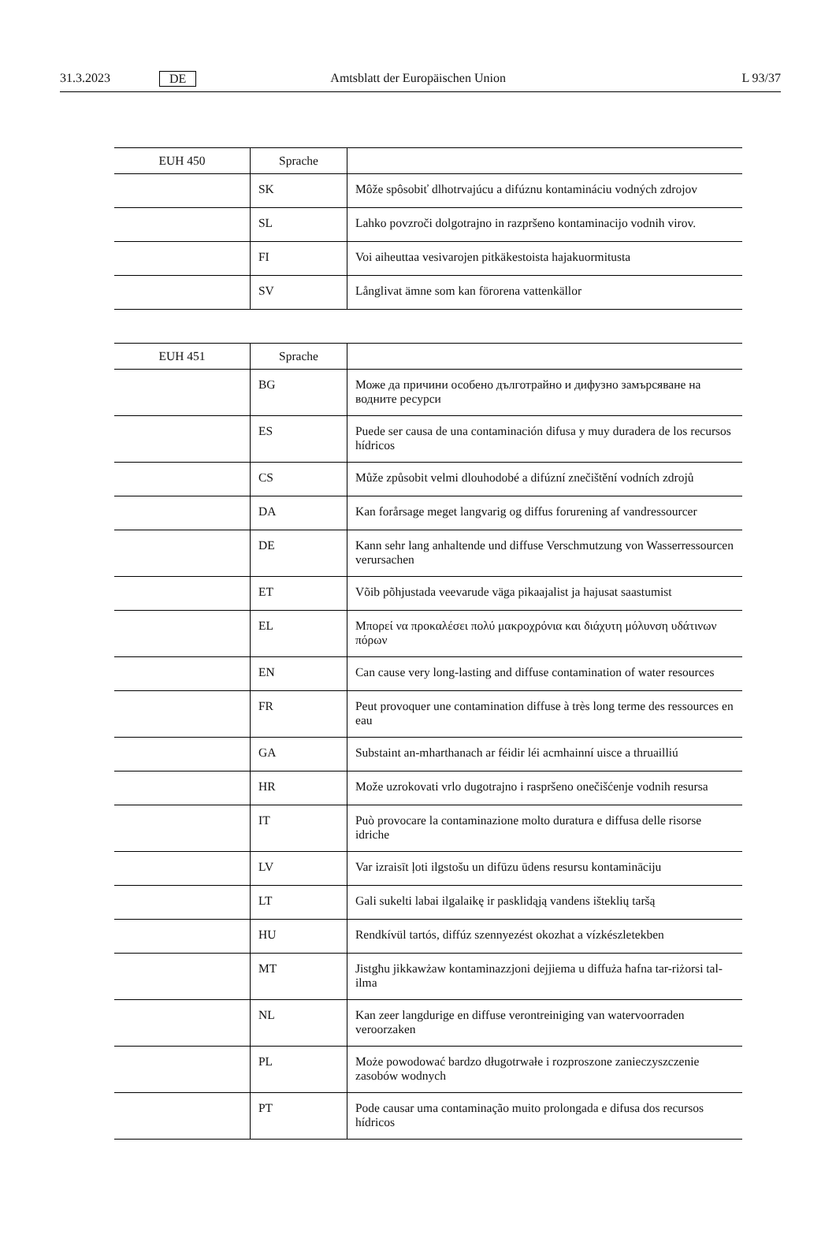31.3.2023 DE Amtsblatt der Europäischen Union L 93/37
| EUH 450 | Sprache | |
| --- | --- | --- |
| | SK | Môže spôsobiť dlhotrvajúcu a difúznu kontamináciu vodných zdrojov |
| | SL | Lahko povzroči dolgotrajno in razpršeno kontaminacijo vodnih virov. |
| | FI | Voi aiheuttaa vesivarojen pitkäkestoista hajakuormitusta |
| | SV | Långlivat ämne som kan förorena vattenkällor |
| EUH 451 | Sprache | |
| --- | --- | --- |
| | BG | Може да причини особено дълготрайно и дифузно замърсяване на водните ресурси |
| | ES | Puede ser causa de una contaminación difusa y muy duradera de los recursos hídricos |
| | CS | Může způsobit velmi dlouhodobé a difúzní znečištění vodních zdrojů |
| | DA | Kan forårsage meget langvarig og diffus forurening af vandressourcer |
| | DE | Kann sehr lang anhaltende und diffuse Verschmutzung von Wasserressourcen verursachen |
| | ET | Võib põhjustada veevarude väga pikaajalist ja hajusat saastumist |
| | EL | Μπορεί να προκαλέσει πολύ μακροχρόνια και διάχυτη μόλυνση υδάτινων πόρων |
| | EN | Can cause very long-lasting and diffuse contamination of water resources |
| | FR | Peut provoquer une contamination diffuse à très long terme des ressources en eau |
| | GA | Substaint an-mharthanach ar féidir léi acmhainní uisce a thruailliú |
| | HR | Može uzrokovati vrlo dugotrajno i raspršeno onečišćenje vodnih resursa |
| | IT | Può provocare la contaminazione molto duratura e diffusa delle risorse idriche |
| | LV | Var izraisīt ļoti ilgstošu un difūzu ūdens resursu kontamināciju |
| | LT | Gali sukelti labai ilgalaikę ir pasklidąją vandens išteklių taršą |
| | HU | Rendkívül tartós, diffúz szennyezést okozhat a vízkészletekben |
| | MT | Jistgħu jikkawżaw kontaminazzjoni dejjiema u diffuża ħafna tar-riżorsi tal-ilma |
| | NL | Kan zeer langdurige en diffuse verontreiniging van watervoorraden veroorzaken |
| | PL | Może powodować bardzo długotrwałe i rozproszone zanieczyszczenie zasobów wodnych |
| | PT | Pode causar uma contaminação muito prolongada e difusa dos recursos hídricos |